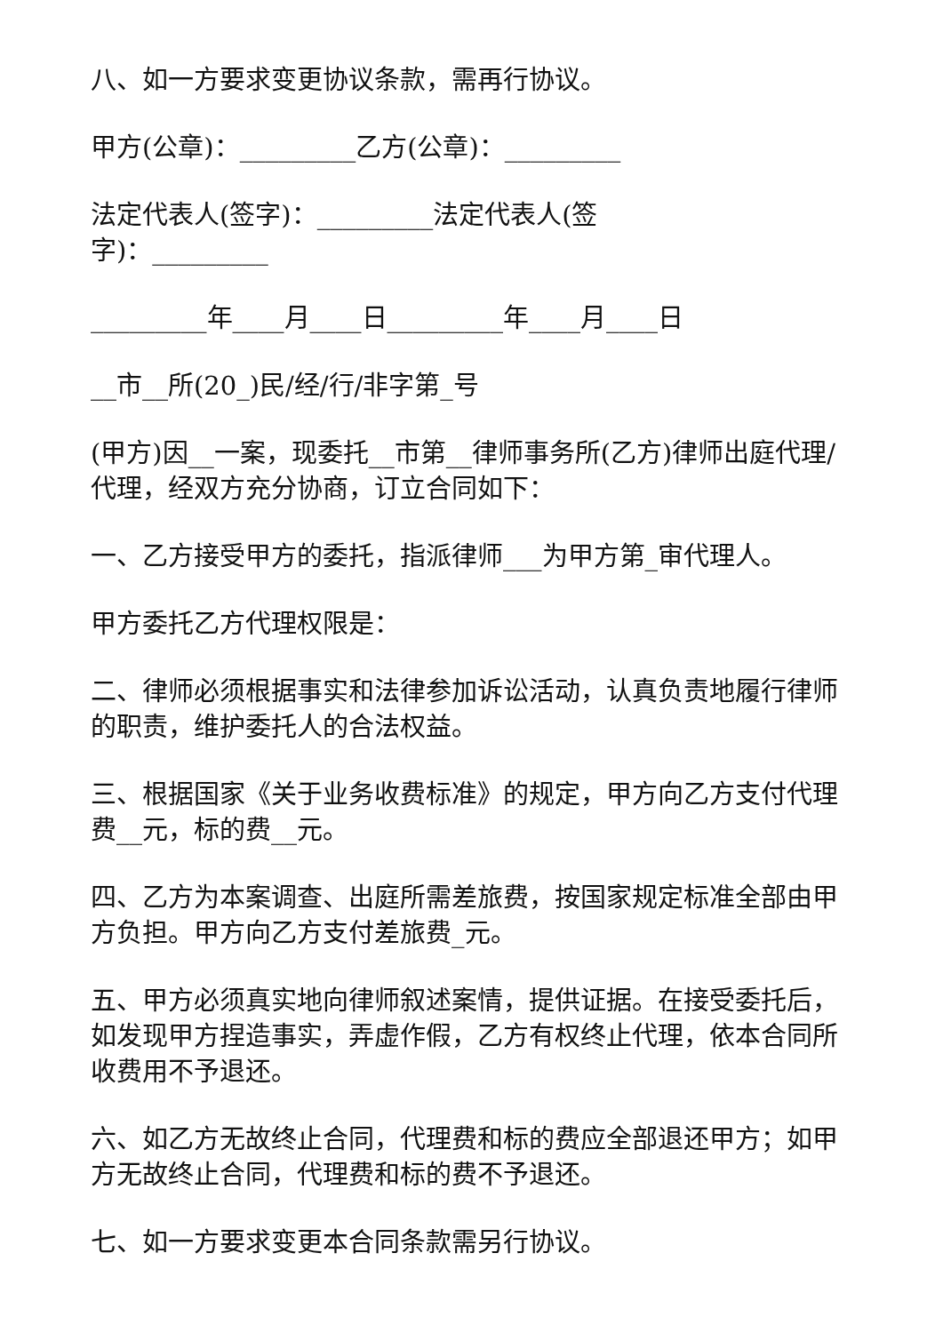八、如一方要求变更协议条款，需再行协议。
甲方(公章)：_________乙方(公章)：_________
法定代表人(签字)：_________法定代表人(签
字)：_________
_________年____月____日_________年____月____日
__市__所(20_)民/经/行/非字第_号
(甲方)因__一案，现委托__市第__律师事务所(乙方)律师出庭代理/代理，经双方充分协商，订立合同如下：
一、乙方接受甲方的委托，指派律师___为甲方第_审代理人。
甲方委托乙方代理权限是：
二、律师必须根据事实和法律参加诉讼活动，认真负责地履行律师的职责，维护委托人的合法权益。
三、根据国家《关于业务收费标准》的规定，甲方向乙方支付代理费__元，标的费__元。
四、乙方为本案调查、出庭所需差旅费，按国家规定标准全部由甲方负担。甲方向乙方支付差旅费_元。
五、甲方必须真实地向律师叙述案情，提供证据。在接受委托后，如发现甲方捏造事实，弄虚作假，乙方有权终止代理，依本合同所收费用不予退还。
六、如乙方无故终止合同，代理费和标的费应全部退还甲方；如甲方无故终止合同，代理费和标的费不予退还。
七、如一方要求变更本合同条款需另行协议。